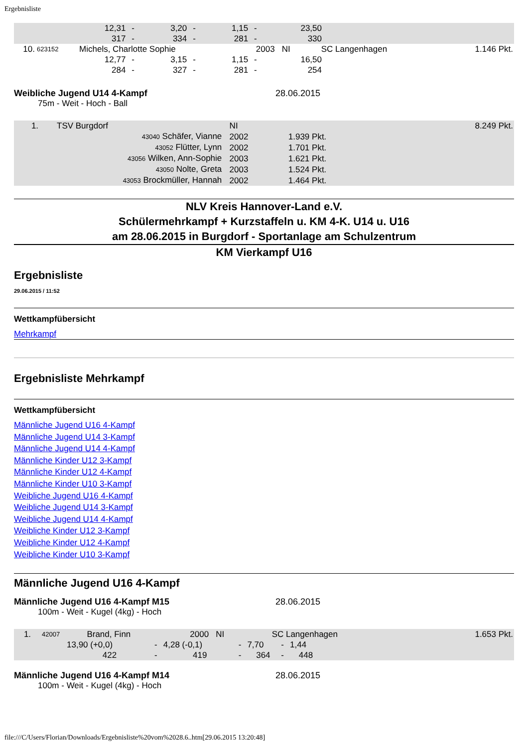Ergebnisliste
| | 12,31 | - | 3,20 | - | 1,15 | - | 23,50 | |
| | 317 | - | 334 | - | 281 | - | 330 | |
| 10. | 623152 | Michels, Charlotte Sophie | 2003 NI | SC Langenhagen | 1.146 Pkt. |
| | 12,77 | - | 3,15 | - | 1,15 | - | 16,50 | |
| | 284 | - | 327 | - | 281 | - | 254 | |
Weibliche Jugend U14 4-Kampf 28.06.2015
75m - Weit - Hoch - Ball
| 1. | TSV Burgdorf | | NI | | 8.249 Pkt. |
| 43040 Schäfer, Vianne | | | 2002 | 1.939 Pkt. | |
| 43052 Flütter, Lynn | | | 2002 | 1.701 Pkt. | |
| 43056 Wilken, Ann-Sophie | | | 2003 | 1.621 Pkt. | |
| 43050 Nolte, Greta | | | 2003 | 1.524 Pkt. | |
| 43053 Brockmüller, Hannah | | | 2002 | 1.464 Pkt. | |
NLV Kreis Hannover-Land e.V.
Schülermehrkampf + Kurzstaffeln u. KM 4-K. U14 u. U16
am 28.06.2015 in Burgdorf - Sportanlage am Schulzentrum
KM Vierkampf U16
Ergebnisliste
29.06.2015 / 11:52
Wettkampfübersicht
Mehrkampf
Ergebnisliste Mehrkampf
Wettkampfübersicht
Männliche Jugend U16 4-Kampf
Männliche Jugend U14 3-Kampf
Männliche Jugend U14 4-Kampf
Männliche Kinder U12 3-Kampf
Männliche Kinder U12 4-Kampf
Männliche Kinder U10 3-Kampf
Weibliche Jugend U16 4-Kampf
Weibliche Jugend U14 3-Kampf
Weibliche Jugend U14 4-Kampf
Weibliche Kinder U12 3-Kampf
Weibliche Kinder U12 4-Kampf
Weibliche Kinder U10 3-Kampf
Männliche Jugend U16 4-Kampf
Männliche Jugend U16 4-Kampf M15 28.06.2015
100m - Weit - Kugel (4kg) - Hoch
| 1. | 42007 | Brand, Finn | 2000 NI | SC Langenhagen | 1.653 Pkt. |
| | 13,90 (+0,0) | - | 4,28 (-0,1) | - | 7,70 | - | 1,44 | |
| | 422 | - | 419 | - | 364 | - | 448 | |
Männliche Jugend U16 4-Kampf M14 28.06.2015
100m - Weit - Kugel (4kg) - Hoch
file:///C/Users/Florian/Downloads/Ergebnisliste%20vom%2028.6..htm[29.06.2015 13:20:48]